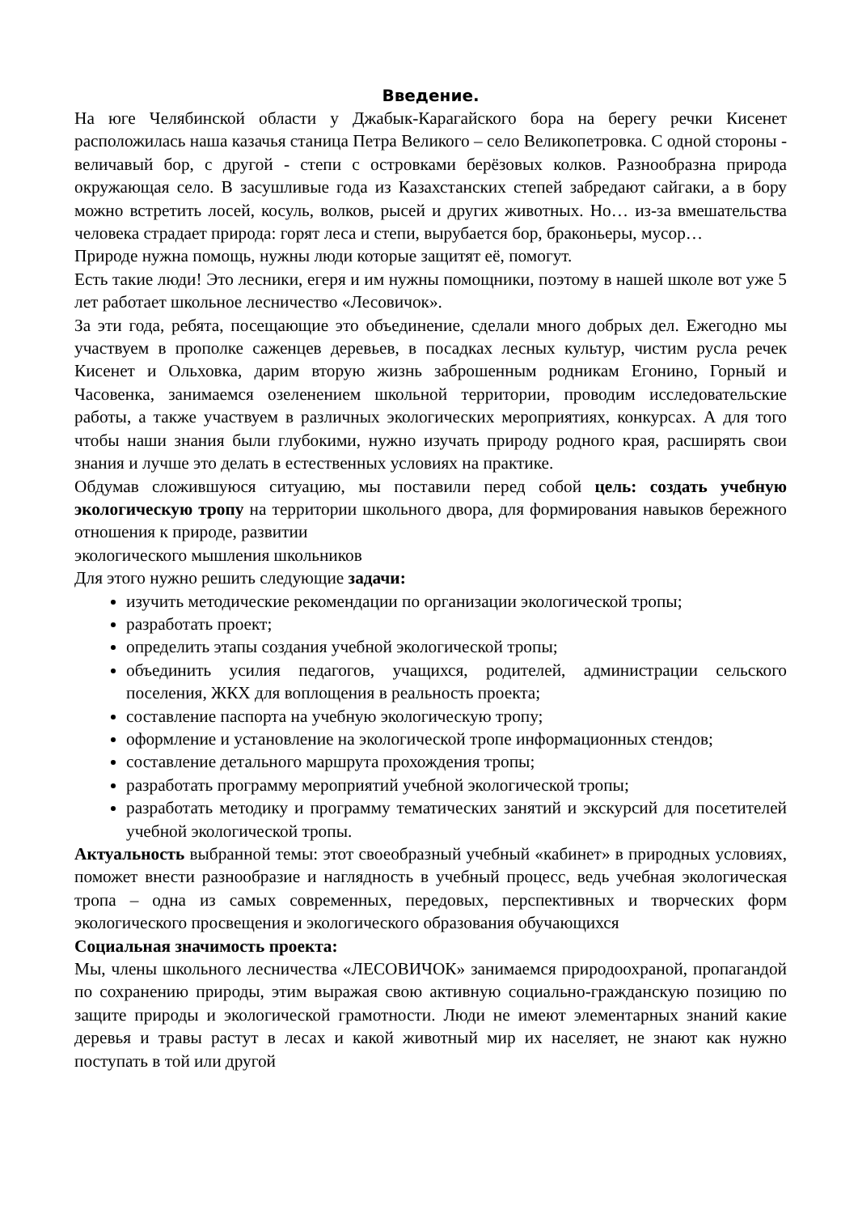Введение.
На юге Челябинской области у Джабык-Карагайского бора на берегу речки Кисенет расположилась наша казачья станица Петра Великого – село Великопетровка. С одной стороны - величавый бор, с другой - степи с островками берёзовых колков. Разнообразна природа окружающая село. В засушливые года из Казахстанских степей забредают сайгаки, а в бору можно встретить лосей, косуль, волков, рысей и других животных. Но… из-за вмешательства человека страдает природа: горят леса и степи, вырубается бор, браконьеры, мусор…
Природе нужна помощь, нужны люди которые защитят её, помогут.
Есть такие люди! Это лесники, егеря и им нужны помощники, поэтому в нашей школе вот уже 5 лет работает школьное лесничество «Лесовичок».
За эти года, ребята, посещающие это объединение, сделали много добрых дел. Ежегодно мы участвуем в прополке саженцев деревьев, в посадках лесных культур, чистим русла речек Кисенет и Ольховка, дарим вторую жизнь заброшенным родникам Егонино, Горный и Часовенка, занимаемся озеленением школьной территории, проводим исследовательские работы, а также участвуем в различных экологических мероприятиях, конкурсах. А для того чтобы наши знания были глубокими, нужно изучать природу родного края, расширять свои знания и лучше это делать в естественных условиях на практике.
Обдумав сложившуюся ситуацию, мы поставили перед собой цель: создать учебную экологическую тропу на территории школьного двора, для формирования навыков бережного отношения к природе, развитии
экологического мышления школьников
Для этого нужно решить следующие задачи:
изучить методические рекомендации по организации экологической тропы;
разработать проект;
определить этапы создания учебной экологической тропы;
объединить усилия педагогов, учащихся, родителей, администрации сельского поселения, ЖКХ для воплощения в реальность проекта;
составление паспорта на учебную экологическую тропу;
оформление и установление на экологической тропе информационных стендов;
составление детального маршрута прохождения тропы;
разработать программу мероприятий учебной экологической тропы;
разработать методику и программу тематических занятий и экскурсий для посетителей учебной экологической тропы.
Актуальность выбранной темы: этот своеобразный учебный «кабинет» в природных условиях, поможет внести разнообразие и наглядность в учебный процесс, ведь учебная экологическая тропа – одна из самых современных, передовых, перспективных и творческих форм экологического просвещения и экологического образования обучающихся
Социальная значимость проекта:
Мы, члены школьного лесничества «ЛЕСОВИЧОК» занимаемся природоохраной, пропагандой по сохранению природы, этим выражая свою активную социально-гражданскую позицию по защите природы и экологической грамотности. Люди не имеют элементарных знаний какие деревья и травы растут в лесах и какой животный мир их населяет, не знают как нужно поступать в той или другой